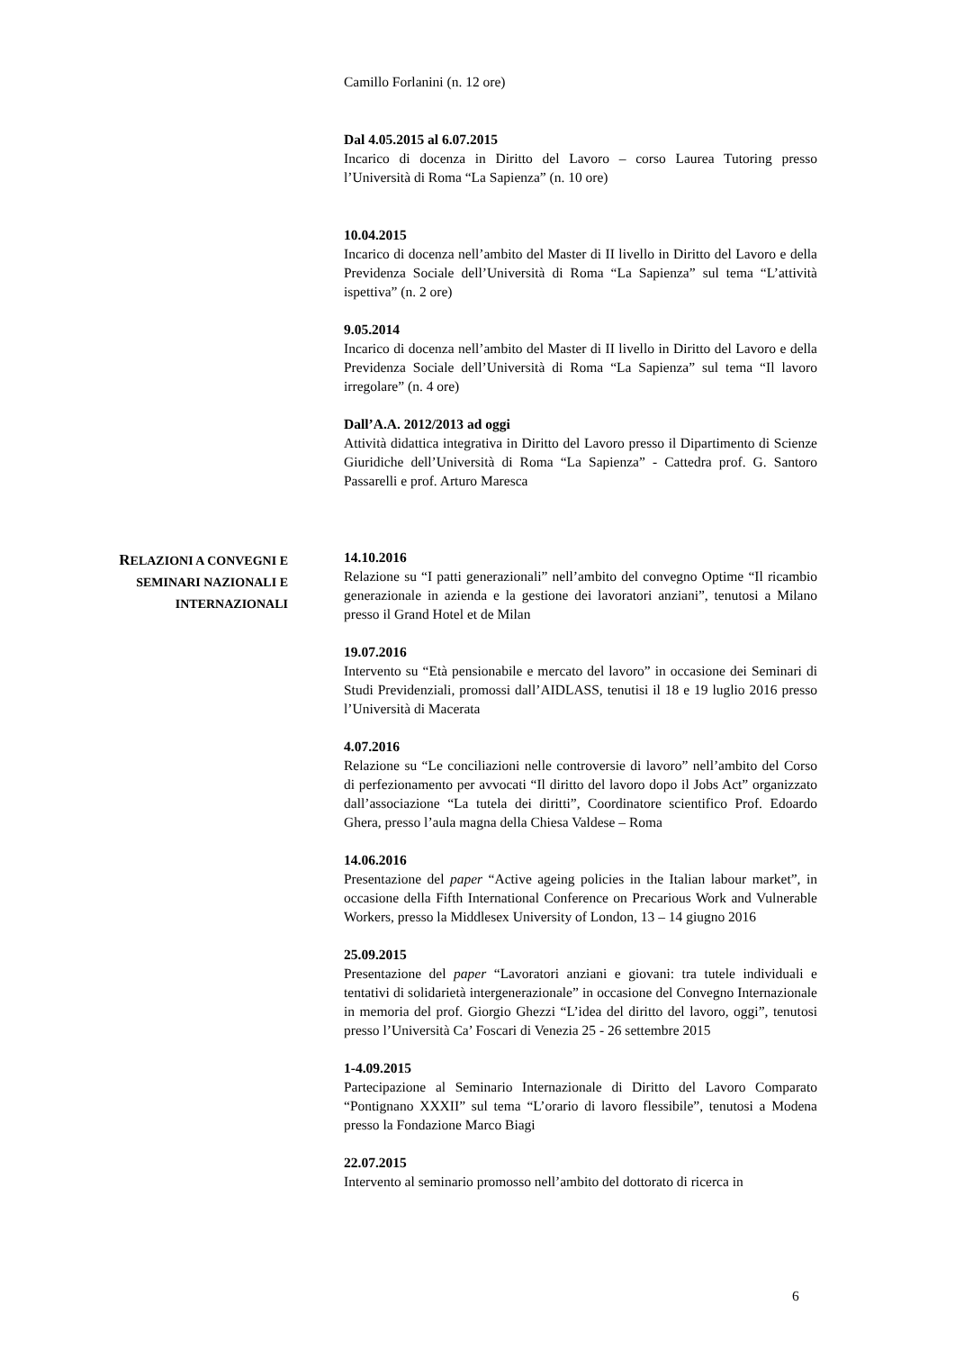Camillo Forlanini (n. 12 ore)
Dal 4.05.2015 al 6.07.2015
Incarico di docenza in Diritto del Lavoro – corso Laurea Tutoring presso l’Università di Roma “La Sapienza” (n. 10 ore)
10.04.2015
Incarico di docenza nell’ambito del Master di II livello in Diritto del Lavoro e della Previdenza Sociale dell’Università di Roma “La Sapienza” sul tema “L’attività ispettiva” (n. 2 ore)
9.05.2014
Incarico di docenza nell’ambito del Master di II livello in Diritto del Lavoro e della Previdenza Sociale dell’Università di Roma “La Sapienza” sul tema “Il lavoro irregolare” (n. 4 ore)
Dall’A.A. 2012/2013 ad oggi
Attività didattica integrativa in Diritto del Lavoro presso il Dipartimento di Scienze Giuridiche dell’Università di Roma “La Sapienza” - Cattedra prof. G. Santoro Passarelli e prof. Arturo Maresca
14.10.2016
Relazione su “I patti generazionali” nell’ambito del convegno Optime “Il ricambio generazionale in azienda e la gestione dei lavoratori anziani”, tenutosi a Milano presso il Grand Hotel et de Milan
19.07.2016
Intervento su “Età pensionabile e mercato del lavoro” in occasione dei Seminari di Studi Previdenziali, promossi dall’AIDLASS, tenutisi il 18 e 19 luglio 2016 presso l’Università di Macerata
4.07.2016
Relazione su “Le conciliazioni nelle controversie di lavoro” nell’ambito del Corso di perfezionamento per avvocati “Il diritto del lavoro dopo il Jobs Act” organizzato dall’associazione “La tutela dei diritti”, Coordinatore scientifico Prof. Edoardo Ghera, presso l’aula magna della Chiesa Valdese – Roma
14.06.2016
Presentazione del paper “Active ageing policies in the Italian labour market”, in occasione della Fifth International Conference on Precarious Work and Vulnerable Workers, presso la Middlesex University of London, 13 – 14 giugno 2016
25.09.2015
Presentazione del paper “Lavoratori anziani e giovani: tra tutele individuali e tentativi di solidarietà intergenerazionale” in occasione del Convegno Internazionale in memoria del prof. Giorgio Ghezzi “L’idea del diritto del lavoro, oggi”, tenutosi presso l’Università Ca’ Foscari di Venezia 25 - 26 settembre 2015
1-4.09.2015
Partecipazione al Seminario Internazionale di Diritto del Lavoro Comparato “Pontignano XXXII” sul tema “L’orario di lavoro flessibile”, tenutosi a Modena presso la Fondazione Marco Biagi
22.07.2015
Intervento al seminario promosso nell’ambito del dottorato di ricerca in
RELAZIONI A CONVEGNI E
SEMINARI NAZIONALI E
INTERNAZIONALI
6